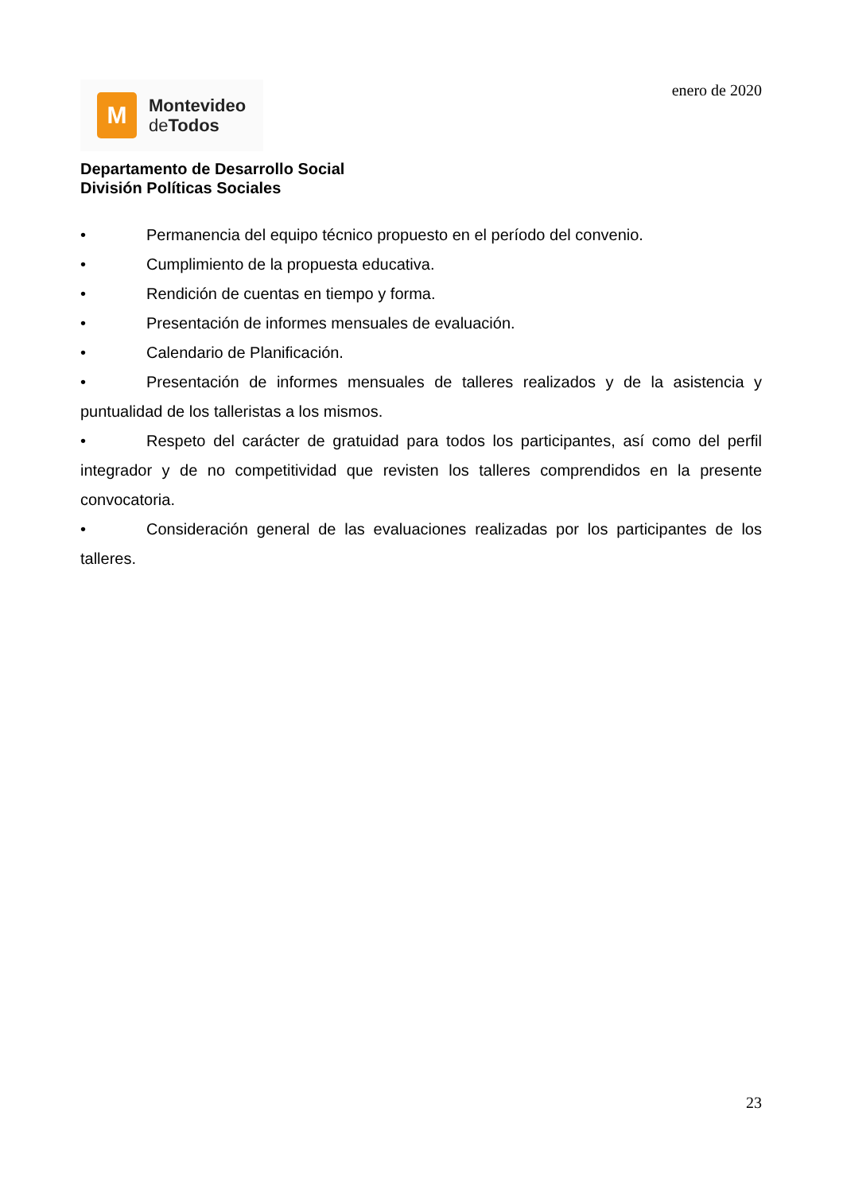M
Montevideo
de Todos
enero de 2020
Departamento de Desarrollo Social
División Políticas Sociales
• Permanencia del equipo técnico propuesto en el período del convenio.
• Cumplimiento de la propuesta educativa.
• Rendición de cuentas en tiempo y forma.
• Presentación de informes mensuales de evaluación.
• Calendario de Planificación.
• Presentación de informes mensuales de talleres realizados y de la asistencia y puntualidad de los talleristas a los mismos.
• Respeto del carácter de gratuidad para todos los participantes, así como del perfil integrador y de no competitividad que revisten los talleres comprendidos en la presente convocatoria.
• Consideración general de las evaluaciones realizadas por los participantes de los talleres.
23